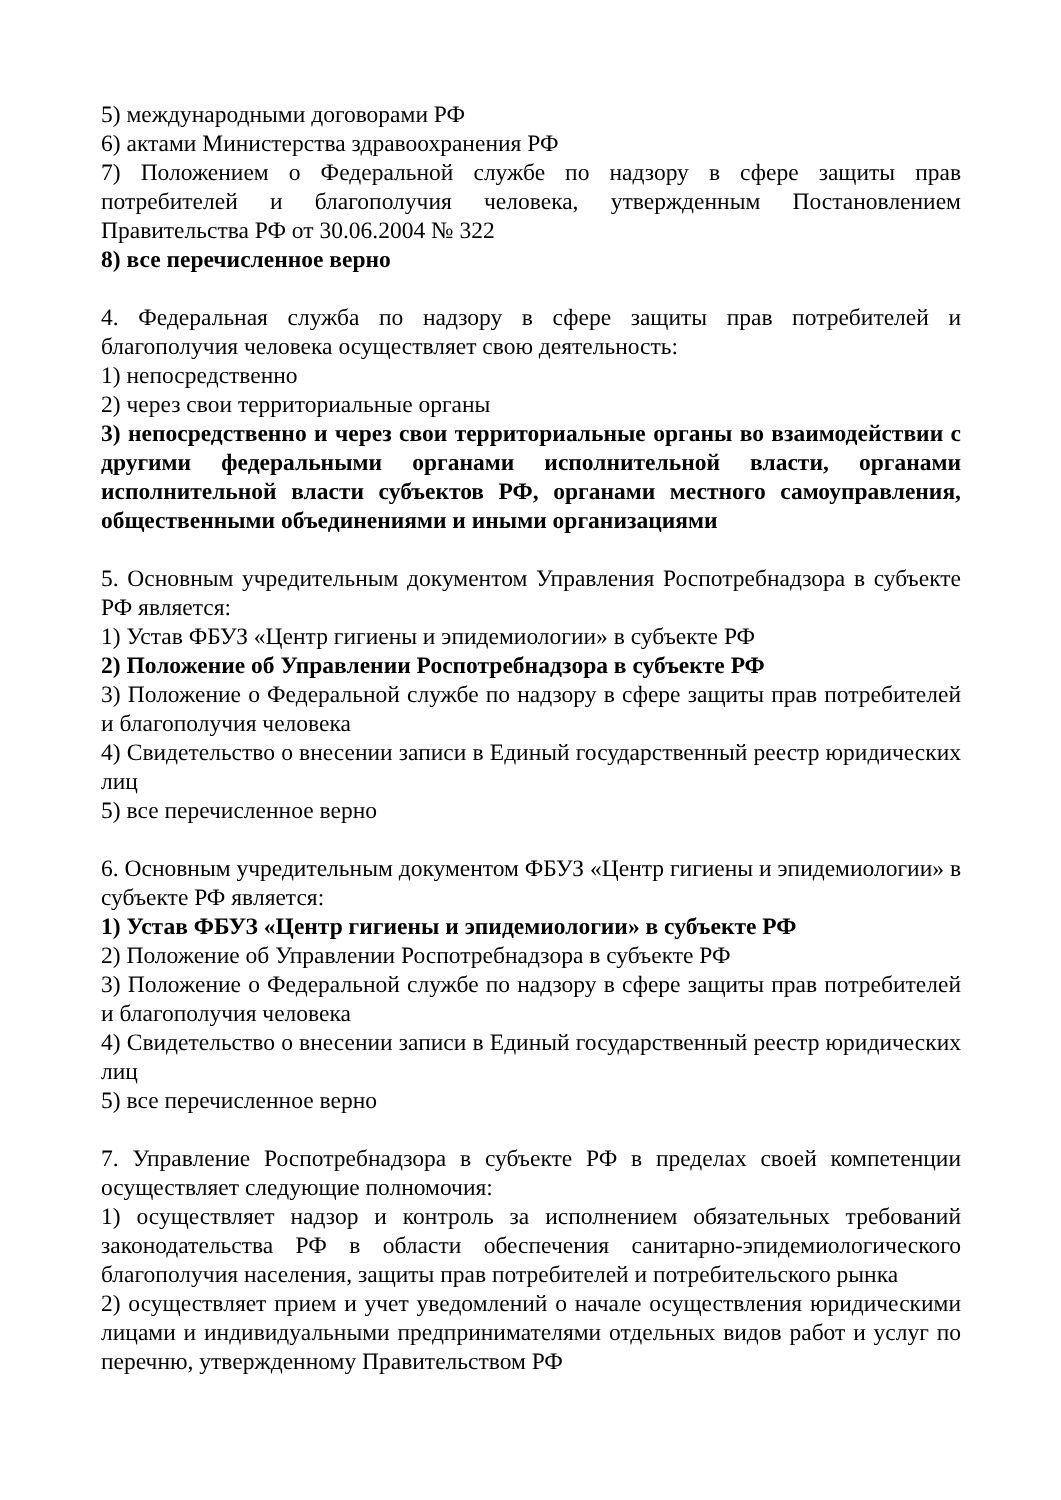5) международными договорами РФ
6) актами Министерства здравоохранения РФ
7) Положением о Федеральной службе по надзору в сфере защиты прав потребителей и благополучия человека, утвержденным Постановлением Правительства РФ от 30.06.2004 № 322
8) все перечисленное верно
4. Федеральная служба по надзору в сфере защиты прав потребителей и благополучия человека осуществляет свою деятельность:
1) непосредственно
2) через свои территориальные органы
3) непосредственно и через свои территориальные органы во взаимодействии с другими федеральными органами исполнительной власти, органами исполнительной власти субъектов РФ, органами местного самоуправления, общественными объединениями и иными организациями
5. Основным учредительным документом Управления Роспотребнадзора в субъекте РФ является:
1) Устав ФБУЗ «Центр гигиены и эпидемиологии» в субъекте РФ
2) Положение об Управлении Роспотребнадзора в субъекте РФ
3) Положение о Федеральной службе по надзору в сфере защиты прав потребителей и благополучия человека
4) Свидетельство о внесении записи в Единый государственный реестр юридических лиц
5) все перечисленное верно
6. Основным учредительным документом ФБУЗ «Центр гигиены и эпидемиологии» в субъекте РФ является:
1) Устав ФБУЗ «Центр гигиены и эпидемиологии» в субъекте РФ
2) Положение об Управлении Роспотребнадзора в субъекте РФ
3) Положение о Федеральной службе по надзору в сфере защиты прав потребителей и благополучия человека
4) Свидетельство о внесении записи в Единый государственный реестр юридических лиц
5) все перечисленное верно
7. Управление Роспотребнадзора в субъекте РФ в пределах своей компетенции осуществляет следующие полномочия:
1) осуществляет надзор и контроль за исполнением обязательных требований законодательства РФ в области обеспечения санитарно-эпидемиологического благополучия населения, защиты прав потребителей и потребительского рынка
2) осуществляет прием и учет уведомлений о начале осуществления юридическими лицами и индивидуальными предпринимателями отдельных видов работ и услуг по перечню, утвержденному Правительством РФ